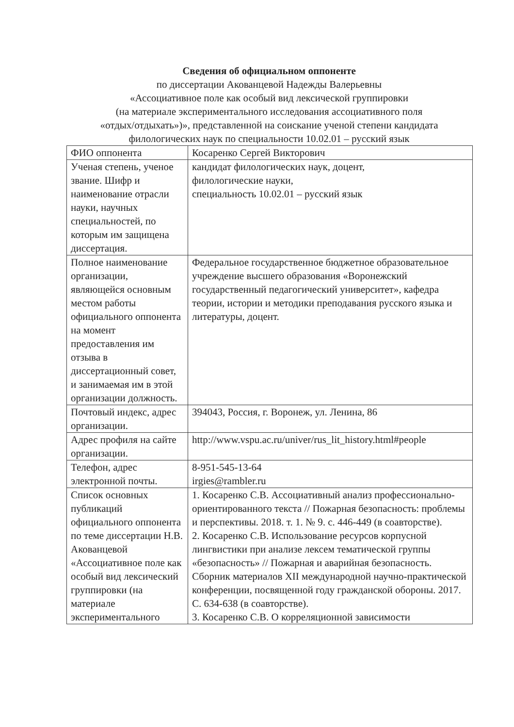Сведения об официальном оппоненте
по диссертации Акованцевой Надежды Валерьевны
«Ассоциативное поле как особый вид лексической группировки
(на материале экспериментального исследования ассоциативного поля
«отдых/отдыхать»)», представленной на соискание ученой степени кандидата
филологических наук по специальности 10.02.01 – русский язык
| ФИО оппонента | Косаренко Сергей Викторович |
| Ученая степень, ученое звание. Шифр и наименование отрасли науки, научных специальностей, по которым им защищена диссертация. | кандидат филологических наук, доцент, филологические науки, специальность 10.02.01 – русский язык |
| Полное наименование организации, являющейся основным местом работы официального оппонента на момент предоставления им отзыва в диссертационный совет, и занимаемая им в этой организации должность. | Федеральное государственное бюджетное образовательное учреждение высшего образования «Воронежский государственный педагогический университет», кафедра теории, истории и методики преподавания русского языка и литературы, доцент. |
| Почтовый индекс, адрес организации. | 394043, Россия, г. Воронеж, ул. Ленина, 86 |
| Адрес профиля на сайте организации. | http://www.vspu.ac.ru/univer/rus_lit_history.html#people |
| Телефон, адрес электронной почты. | 8-951-545-13-64 irgies@rambler.ru |
| Список основных публикаций официального оппонента по теме диссертации Н.В. Акованцевой «Ассоциативное поле как особый вид лексический группировки (на материале экспериментального | 1. Косаренко С.В. Ассоциативный анализ профессионально-ориентированного текста // Пожарная безопасность: проблемы и перспективы. 2018. т. 1. № 9. с. 446-449 (в соавторстве). 2. Косаренко С.В. Использование ресурсов корпусной лингвистики при анализе лексем тематической группы «безопасность» // Пожарная и аварийная безопасность. Сборник материалов XII международной научно-практической конференции, посвященной году гражданской обороны. 2017. С. 634-638 (в соавторстве). 3. Косаренко С.В. О корреляционной зависимости |